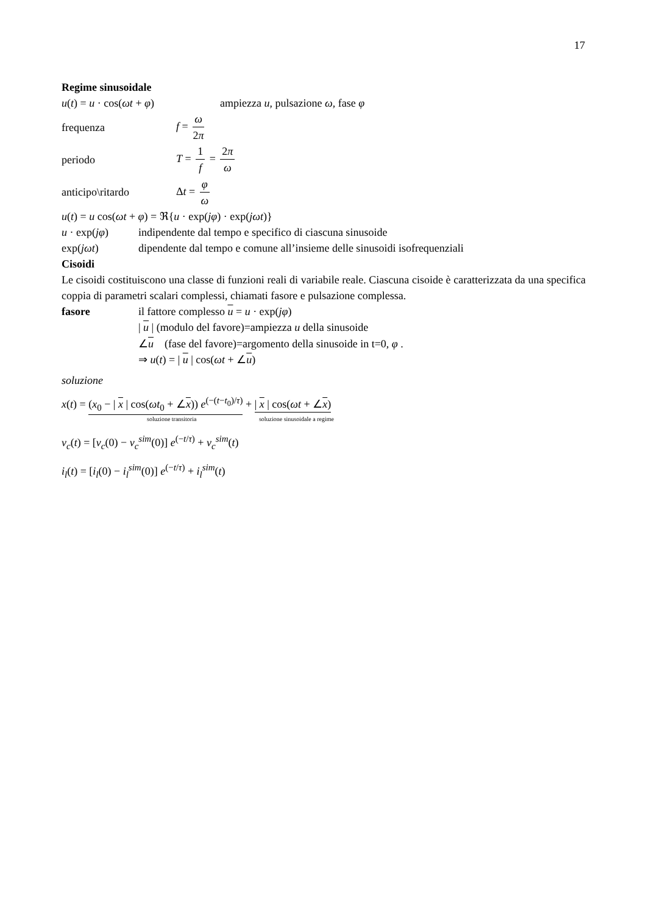17
Regime sinusoidale
u(t) = u · cos(ωt + φ) ampiezza u, pulsazione ω, fase φ
frequenza f = ω 2π
periodo T = 1 f = 2π ω
anticipo\ritardo Δt = φ ω
u(t) = u cos(ωt + φ) = ℜ{u · exp(jφ) · exp(jωt)}
u · exp(jφ) indipendente dal tempo e specifico di ciascuna sinusoide
exp(jωt) dipendente dal tempo e comune all’insieme delle sinusoidi isofrequenziali
Cisoidi
Le cisoidi costituiscono una classe di funzioni reali di variabile reale. Ciascuna cisoide è caratterizzata da una specifica coppia di parametri scalari complessi, chiamati fasore e pulsazione complessa.
fasore il fattore complesso u = u · exp(jφ)
| u | (modulo del favore)=ampiezza u della sinusoide
∠u (fase del favore)=argomento della sinusoide in t=0, φ .
⇒ u(t) = | u | cos(ωt + ∠u)
soluzione
x(t) = (x<sub>0</sub> − | x | cos(ωt<sub>0</sub> + ∠x)) e<sup>(−(t−t<sub>0</sub>)/τ)</sup> + | x | cos(ωt + ∠x)
soluzione transitoria soluzione sinusoidale a regime
v<sub>c</sub>(t) = [v<sub>c</sub>(0) − v<sub>c</sub><sup>sim</sup>(0)] e<sup>(−t/τ)</sup> + v<sub>c</sub><sup>sim</sup>(t)
i<sub>l</sub>(t) = [i<sub>l</sub>(0) − i<sub>l</sub><sup>sim</sup>(0)] e<sup>(−t/τ)</sup> + i<sub>l</sub><sup>sim</sup>(t)